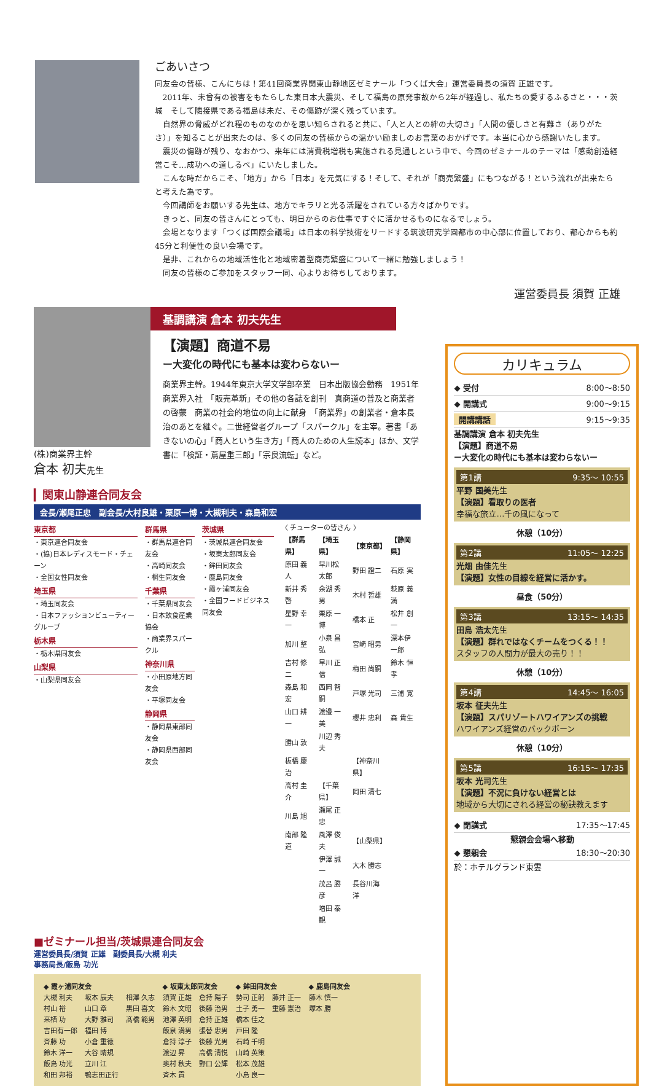ごあいさつ
同友会の皆様、こんにちは！第41回商業界関東山静地区ゼミナール「つくば大会」運営委員長の須賀 正雄です。
2011年、未曾有の被害をもたらした東日本大震災、そして福島の原発事故から2年が経過し、私たちの愛するふるさと・・・茨城　そして隣接県である福島は未だ、その傷跡が深く残っています。
自然界の脅威がどれ程のものなのかを思い知らされると共に、「人と人との絆の大切さ」「人間の優しさと有難さ（ありがたさ）」を知ることが出来たのは、多くの同友の皆様からの温かい励ましのお言葉のおかげです。本当に心から感謝いたします。
震災の傷跡が残り、なおかつ、来年には消費税増税も実施される見通しという中で、今回のゼミナールのテーマは「感動創造経営こそ…成功への道しるべ」にいたしました。
こんな時だからこそ、「地方」から「日本」を元気にする！そして、それが「商売繁盛」にもつながる！という流れが出来たらと考えた為です。
今回講師をお願いする先生は、地方でキラリと光る活躍をされている方々ばかりです。
きっと、同友の皆さんにとっても、明日からのお仕事ですぐに活かせるものになるでしょう。
会場となります「つくば国際会議場」は日本の科学技術をリードする筑波研究学園都市の中心部に位置しており、都心からも約45分と利便性の良い会場です。
是非、これからの地域活性化と地域密着型商売繁盛について一緒に勉強しましょう！
同友の皆様のご参加をスタッフ一同、心よりお待ちしております。
運営委員長 須賀 正雄
(株)商業界主幹
倉本 初夫先生
基調講演 倉本 初夫先生
【演題】商道不易
ー大変化の時代にも基本は変わらないー
商業界主幹。1944年東京大学文学部卒業　日本出版協会勤務　1951年商業界入社　「販売革新」その他の各誌を創刊　真商道の普及と商業者の啓蒙　商業の社会的地位の向上に献身　「商業界」の創業者・倉本長治のあとを継ぐ。二世経営者グループ「スパークル」を主宰。著書「あきないの心」「商人という生き方」「商人のための人生読本」ほか、文学書に「検証・蔦屋重三郎」「宗良流転」など。
▎関東山静連合同友会
会長/瀬尾正忠　副会長/大村良雄・栗原一博・大槻利夫・森島和宏
東京都
・東京連合同友会
・(協)日本レディスモード・チェーン
・全国女性同友会
埼玉県
・埼玉同友会
・日本ファッションビューティーグループ
栃木県
・栃木県同友会
山梨県
・山梨県同友会
群馬県
・群馬県連合同友会
・高崎同友会
・桐生同友会
千葉県
・千葉県同友会
・日本飲食産業協会
・商業界スパークル
神奈川県
・小田原地方同友会
・平塚同友会
静岡県
・静岡県東部同友会
・静岡県西部同友会
茨城県
・茨城県連合同友会
・坂東太郎同友会
・鉾田同友会
・鹿島同友会
・霞ヶ浦同友会
・全国フードビジネス同友会
〈 チューターの皆さん 〉
| 【群馬県】 | 【埼玉県】 | 【東京都】 | 【静岡県】 |
| --- | --- | --- | --- |
| 原田 義人 | 早川松太郎 | 野田 證二 | 石原 実 |
| 新井 秀啓 | 余湖 秀男 | 木村 哲雄 | 萩原 義満 |
| 星野 幸一 | 栗原 一博 | 橋本 正 | 松井 創一 |
| 加川 整 | 小泉 昌弘 | 宮崎 昭男 | 深本伊一郎 |
| 吉村 修二 | 早川 正信 | 梅田 尚嗣 | 鈴木 恒孝 |
| 森島 和宏 | 西岡 智嗣 | 戸塚 光司 | 三浦 寛 |
| 山口 耕一 | 渡邉 一美 | 櫻井 忠利 | 森 貴生 |
| 勝山 敦 | 川辺 秀夫 | | |
| 板橋 慶治 | | 【神奈川県】 | |
| 高村 圭介 | 【千葉県】 | 岡田 清七 | |
| 川島 旭 | 瀬尾 正忠 | | |
| 南部 隆道 | 風澤 俊夫 | 【山梨県】 | |
| | 伊澤 誠一 | 大木 勝志 | |
| | 茂呂 勝彦 | 長谷川海洋 | |
| | 増田 泰観 | | |
■ゼミナール担当/茨城県連合同友会
運営委員長/須賀 正雄　副委員長/大槻 利夫
事務局長/飯島 功光
| ◆ 霞ヶ浦同友会 | | | ◆ 坂東太郎同友会 | | ◆ 鉾田同友会 | | ◆ 鹿島同友会 |
| --- | --- | --- | --- | --- | --- | --- | --- |
| 大槻 利夫 | 坂本 辰夫 | 相澤 久志 | 須賀 正雄 | 倉持 陽子 | 勢司 正躬 | 藤井 正一 | 藤木 慎一 |
| 村山 裕 | 山口 章 | 黒田 喜文 | 鈴木 文昭 | 後藤 治男 | 土子 勇一 | 重藤 憲治 | 塚本 勝 |
| 来栖 功 | 大野 雅司 | 髙橋 範男 | 池澤 英明 | 倉持 正雄 | 橋本 佳之 | | |
| 吉田有一郎 | 福田 博 | | 飯泉 満男 | 張替 忠男 | 戸田 隆 | | |
| 斉藤 功 | 小倉 重徳 | | 倉持 淳子 | 後藤 光男 | 石崎 千明 | | |
| 鈴木 洋一 | 大谷 晴規 | | 渡辺 昇 | 高橋 清悦 | 山崎 英策 | | |
| 飯島 功光 | 立川 江 | | 奥村 秋夫 | 野口 公輝 | 松本 茂雄 | | |
| 和田 邦裕 | 鴨志田正行 | | 斉木 貢 | | 小島 良一 | | |
カリキュラム
◆ 受付 8:00〜8:50
◆ 開講式 9:00〜9:15
開講講話 9:15〜9:35
基調講演 倉本 初夫先生
【演題】商道不易
ー大変化の時代にも基本は変わらないー
第1講 9:35〜 10:55
平野 国美先生
【演題】看取りの医者
幸福な旅立…千の風になって
休憩（10分）
第2講 11:05〜 12:25
光畑 由佳先生
【演題】女性の目線を経営に活かす。
昼食（50分）
第3講 13:15〜 14:35
田島 浩太先生
【演題】群れではなくチームをつくる！！
スタッフの人間力が最大の売り！！
休憩（10分）
第4講 14:45〜 16:05
坂本 征夫先生
【演題】スパリゾートハワイアンズの挑戦
ハワイアンズ経営のバックボーン
休憩（10分）
第5講 16:15〜 17:35
坂本 光司先生
【演題】不況に負けない経営とは
地域から大切にされる経営の秘訣教えます
◆ 閉講式 17:35〜17:45
懇親会会場へ移動
◆ 懇親会 18:30〜20:30
於：ホテルグランド東雲